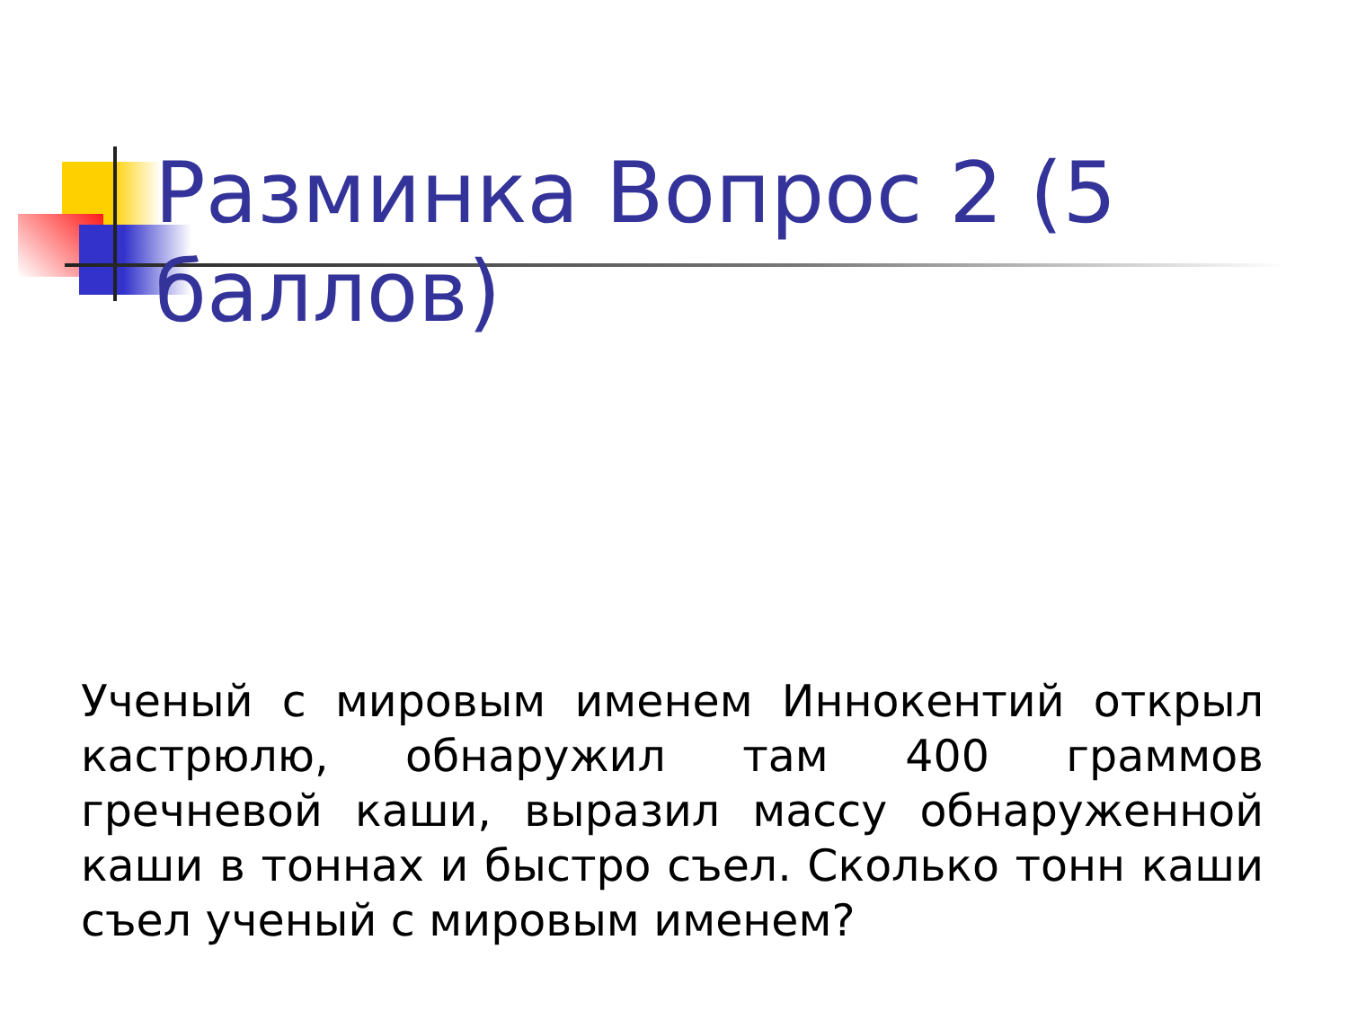Разминка Вопрос 2 (5 баллов)
Ученый с мировым именем Иннокентий открыл кастрюлю, обнаружил там 400 граммов гречневой каши, выразил массу обнаруженной каши в тоннах и быстро съел. Сколько тонн каши съел ученый с мировым именем?